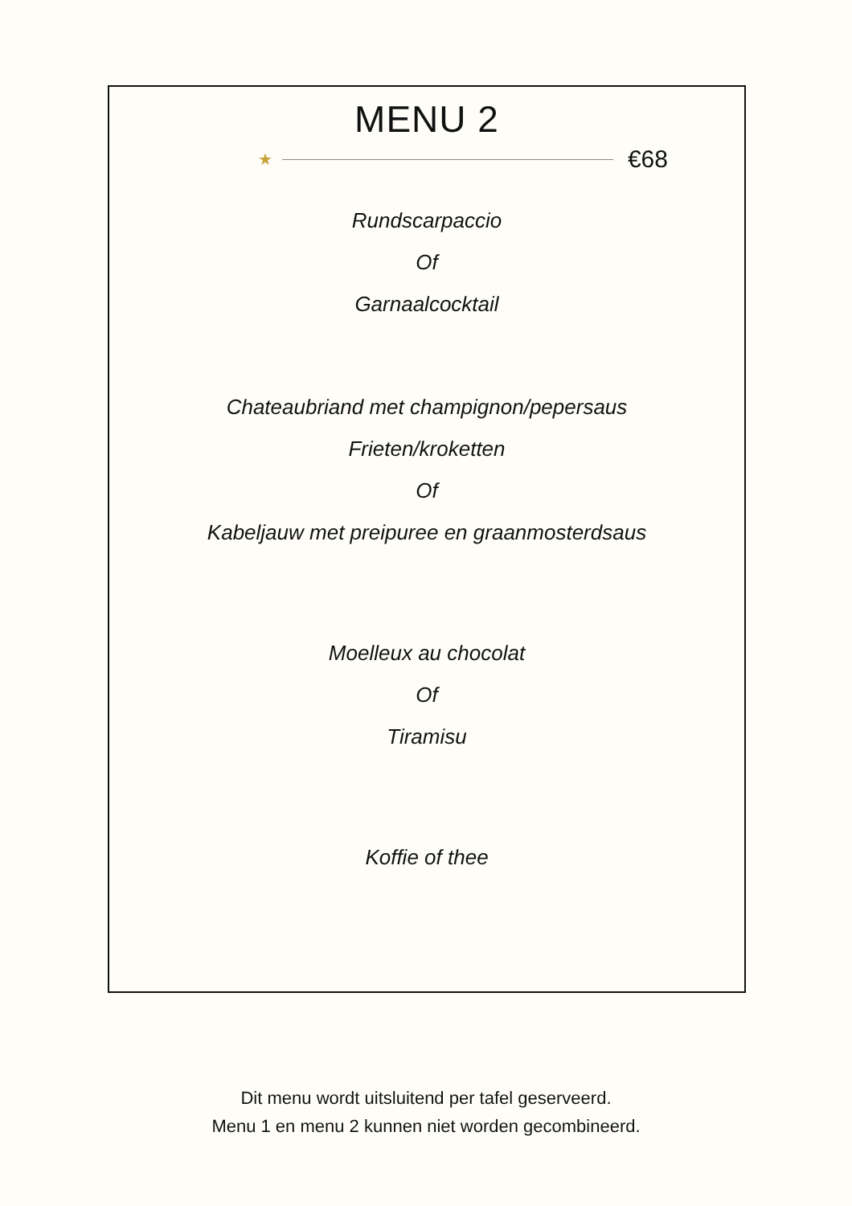MENU 2
★ €68
Rundscarpaccio
Of
Garnaalcocktail
Chateaubriand met champignon/pepersaus
Frieten/kroketten
Of
Kabeljauw met preipuree en graanmosterdsaus
Moelleux au chocolat
Of
Tiramisu
Koffie of thee
Dit menu wordt uitsluitend per tafel geserveerd.
Menu 1 en menu 2 kunnen niet worden gecombineerd.